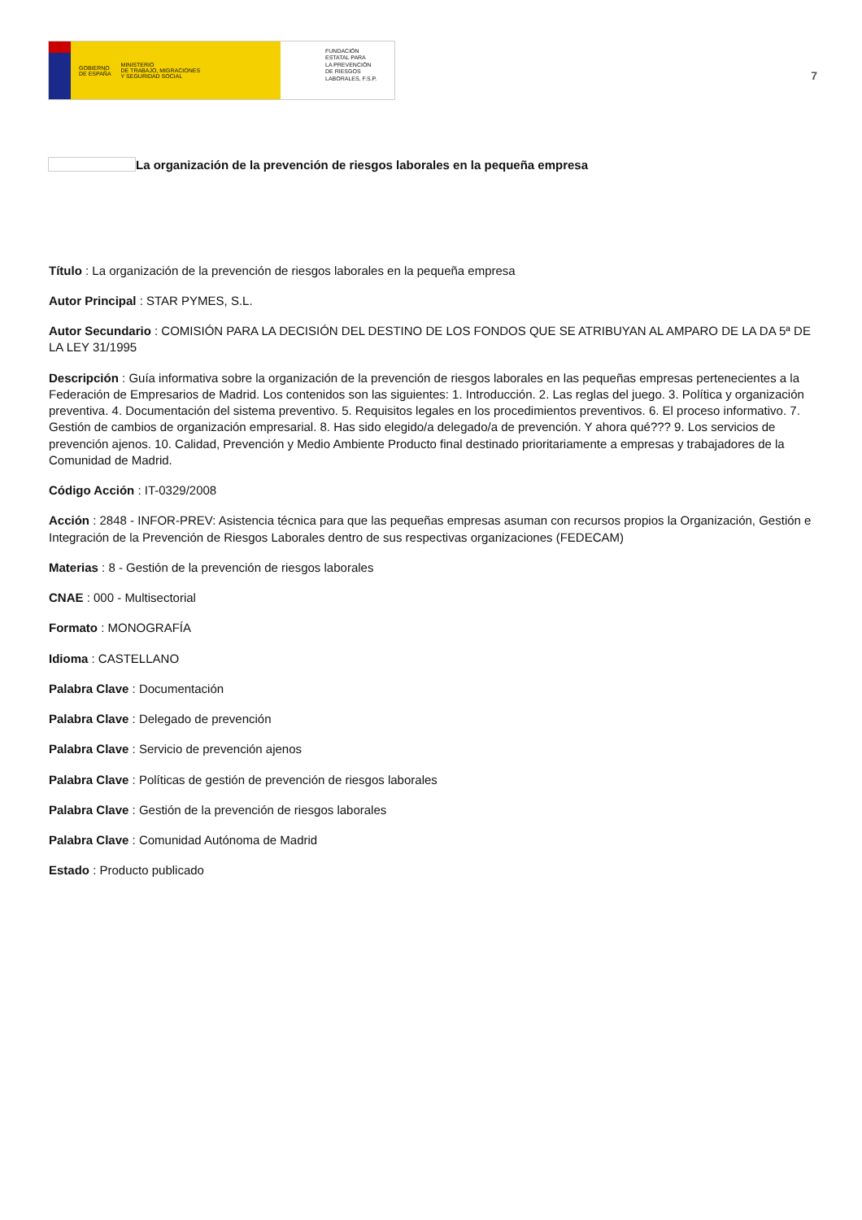GOBIERNO
DE ESPAÑA MINISTERIO
DE TRABAJO, MIGRACIONES
Y SEGURIDAD SOCIAL
FUNDACIÓN
ESTATAL PARA
LA PREVENCIÓN
DE RIESGOS
LABORALES, F.S.P.
7
La organización de la prevención de riesgos laborales en la pequeña empresa
Título : La organización de la prevención de riesgos laborales en la pequeña empresa
Autor Principal : STAR PYMES, S.L.
Autor Secundario : COMISIÓN PARA LA DECISIÓN DEL DESTINO DE LOS FONDOS QUE SE ATRIBUYAN AL AMPARO DE LA DA 5ª DE LA LEY 31/1995
Descripción : Guía informativa sobre la organización de la prevención de riesgos laborales en las pequeñas empresas pertenecientes a la Federación de Empresarios de Madrid. Los contenidos son las siguientes: 1. Introducción. 2. Las reglas del juego. 3. Política y organización preventiva. 4. Documentación del sistema preventivo. 5. Requisitos legales en los procedimientos preventivos. 6. El proceso informativo. 7. Gestión de cambios de organización empresarial. 8. Has sido elegido/a delegado/a de prevención. Y ahora qué??? 9. Los servicios de prevención ajenos. 10. Calidad, Prevención y Medio Ambiente Producto final destinado prioritariamente a empresas y trabajadores de la Comunidad de Madrid.
Código Acción : IT-0329/2008
Acción : 2848 - INFOR-PREV: Asistencia técnica para que las pequeñas empresas asuman con recursos propios la Organización, Gestión e Integración de la Prevención de Riesgos Laborales dentro de sus respectivas organizaciones (FEDECAM)
Materias : 8 - Gestión de la prevención de riesgos laborales
CNAE : 000 - Multisectorial
Formato : MONOGRAFÍA
Idioma : CASTELLANO
Palabra Clave : Documentación
Palabra Clave : Delegado de prevención
Palabra Clave : Servicio de prevención ajenos
Palabra Clave : Políticas de gestión de prevención de riesgos laborales
Palabra Clave : Gestión de la prevención de riesgos laborales
Palabra Clave : Comunidad Autónoma de Madrid
Estado : Producto publicado